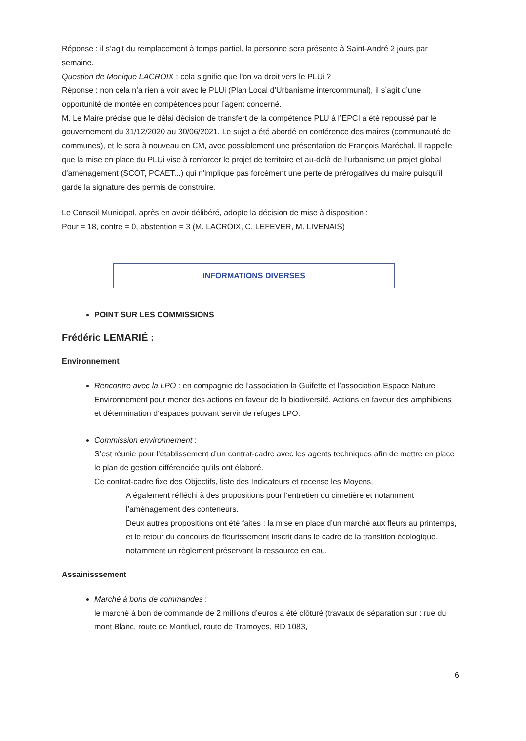Réponse : il s’agit du remplacement à temps partiel, la personne sera présente à Saint-André 2 jours par semaine.
Question de Monique LACROIX : cela signifie que l’on va droit vers le PLUi ?
Réponse : non cela n’a rien à voir avec le PLUi (Plan Local d’Urbanisme intercommunal), il s’agit d’une opportunité de montée en compétences pour l’agent concerné.
M. Le Maire précise que le délai décision de transfert de la compétence PLU à l’EPCI a été repoussé par le gouvernement du 31/12/2020 au 30/06/2021. Le sujet a été abordé en conférence des maires (communauté de communes), et le sera à nouveau en CM, avec possiblement une présentation de François Maréchal. Il rappelle que la mise en place du PLUi vise à renforcer le projet de territoire et au-delà de l’urbanisme un projet global d’aménagement (SCOT, PCAET...) qui n’implique pas forcément une perte de prérogatives du maire puisqu’il garde la signature des permis de construire.
Le Conseil Municipal, après en avoir délibéré, adopte la décision de mise à disposition :
Pour = 18, contre = 0, abstention = 3 (M. LACROIX, C. LEFEVER, M. LIVENAIS)
INFORMATIONS DIVERSES
POINT SUR LES COMMISSIONS
Frédéric LEMARIÉ :
Environnement
Rencontre avec la LPO : en compagnie de l’association la Guifette et l’association Espace Nature Environnement pour mener des actions en faveur de la biodiversité. Actions en faveur des amphibiens et détermination d’espaces pouvant servir de refuges LPO.
Commission environnement :
S’est réunie pour l’établissement d’un contrat-cadre avec les agents techniques afin de mettre en place le plan de gestion différenciée qu’ils ont élaboré.
Ce contrat-cadre fixe des Objectifs, liste des Indicateurs et recense les Moyens.
A également réfléchi à des propositions pour l’entretien du cimetière et notamment l’aménagement des conteneurs.
Deux autres propositions ont été faites : la mise en place d’un marché aux fleurs au printemps, et le retour du concours de fleurissement inscrit dans le cadre de la transition écologique, notamment un règlement préservant la ressource en eau.
Assainisssement
Marché à bons de commandes :
le marché à bon de commande de 2 millions d’euros a été clôturé (travaux de séparation sur : rue du mont Blanc, route de Montluel, route de Tramoyes, RD 1083,
6